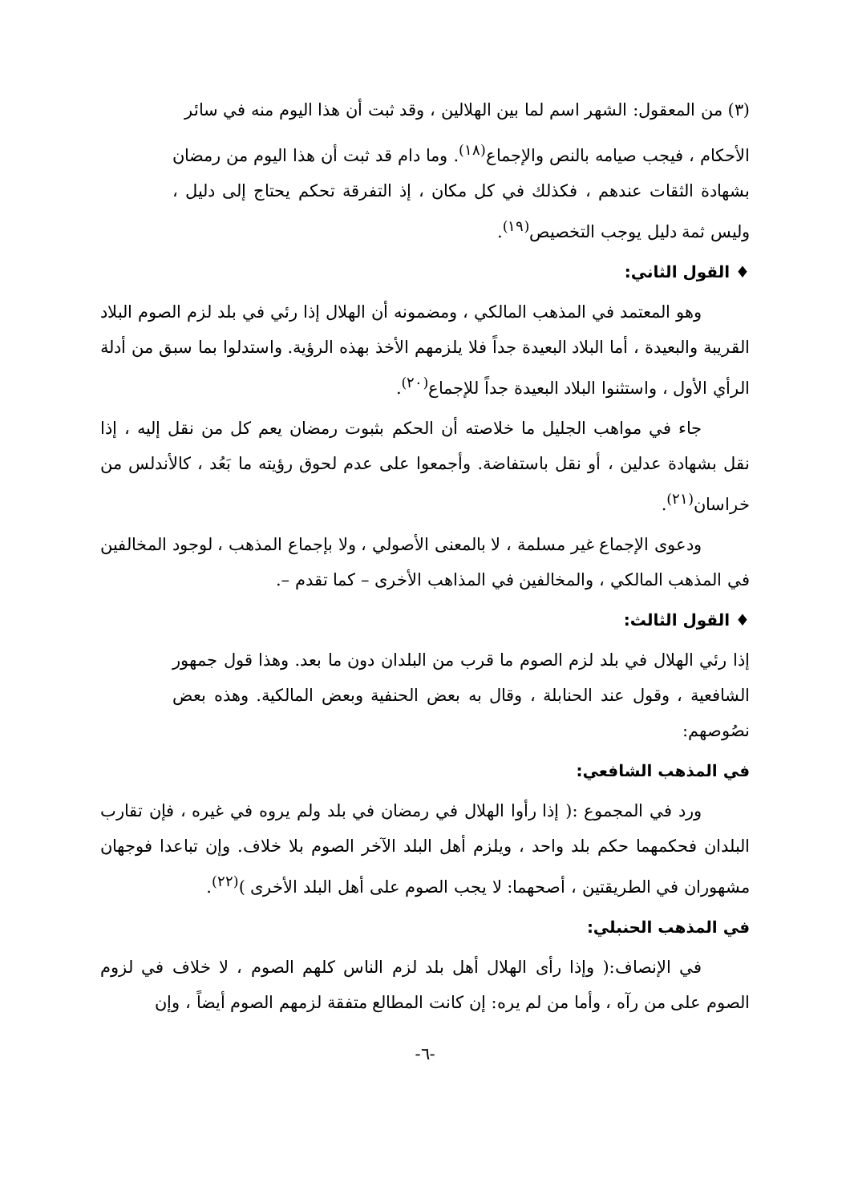(٣) من المعقول: الشهر اسم لما بين الهلالين ، وقد ثبت أن هذا اليوم منه في سائر
الأحكام ، فيجب صيامه بالنص والإجماع<sup>(١٨)</sup>. وما دام قد ثبت أن هذا اليوم من رمضان بشهادة الثقات عندهم ، فكذلك في كل مكان ، إذ التفرقة تحكم يحتاج إلى دليل ، وليس ثمة دليل يوجب التخصيص<sup>(١٩)</sup>.
♦ القول الثاني:
وهو المعتمد في المذهب المالكي ، ومضمونه أن الهلال إذا رئي في بلد لزم الصوم البلاد القريبة والبعيدة ، أما البلاد البعيدة جداً فلا يلزمهم الأخذ بهذه الرؤية. واستدلوا بما سبق من أدلة الرأي الأول ، واستثنوا البلاد البعيدة جداً للإجماع<sup>(٢٠)</sup>.
جاء في مواهب الجليل ما خلاصته أن الحكم بثبوت رمضان يعم كل من نقل إليه ، إذا نقل بشهادة عدلين ، أو نقل باستفاضة. وأجمعوا على عدم لحوق رؤيته ما بَعُد ، كالأندلس من خراسان<sup>(٢١)</sup>.
ودعوى الإجماع غير مسلمة ، لا بالمعنى الأصولي ، ولا بإجماع المذهب ، لوجود المخالفين في المذهب المالكي ، والمخالفين في المذاهب الأخرى – كما تقدم –.
♦ القول الثالث:
إذا رئي الهلال في بلد لزم الصوم ما قرب من البلدان دون ما بعد. وهذا قول جمهور الشافعية ، وقول عند الحنابلة ، وقال به بعض الحنفية وبعض المالكية. وهذه بعض نصُوصهم:
في المذهب الشافعي:
ورد في المجموع :( إذا رأوا الهلال في رمضان في بلد ولم يروه في غيره ، فإن تقارب البلدان فحكمهما حكم بلد واحد ، ويلزم أهل البلد الآخر الصوم بلا خلاف. وإن تباعدا فوجهان مشهوران في الطريقتين ، أصحهما: لا يجب الصوم على أهل البلد الأخرى )<sup>(٢٢)</sup>.
في المذهب الحنبلي:
في الإنصاف:( وإذا رأى الهلال أهل بلد لزم الناس كلهم الصوم ، لا خلاف في لزوم الصوم على من رآه ، وأما من لم يره: إن كانت المطالع متفقة لزمهم الصوم أيضاً ، وإن
-٦-